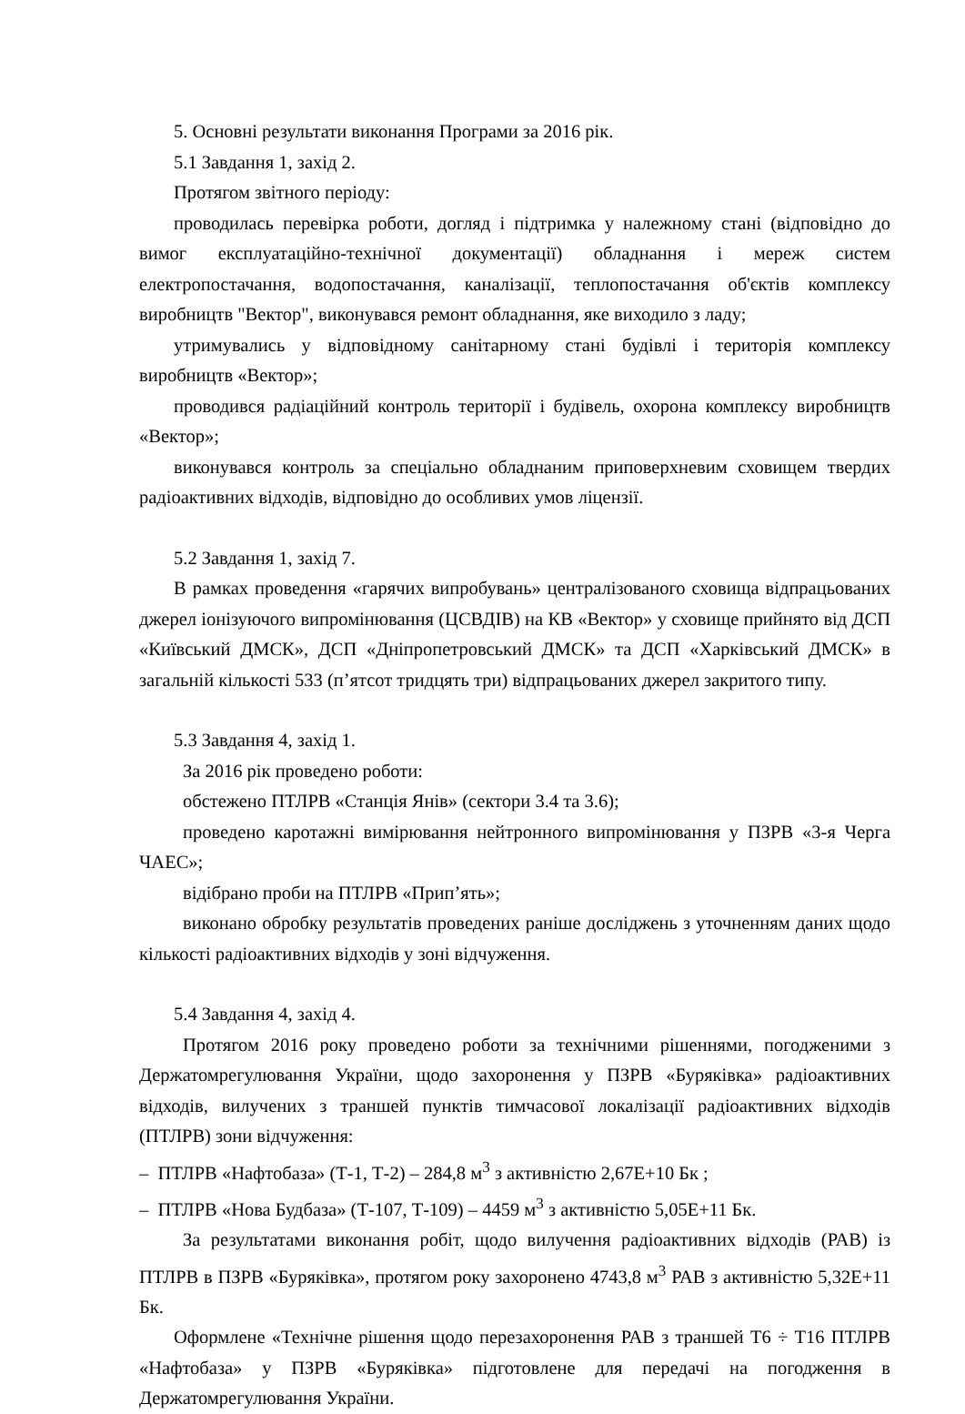5. Основні результати виконання Програми за 2016 рік.
5.1 Завдання 1, захід 2.
Протягом звітного періоду:
проводилась перевірка роботи, догляд і підтримка у належному стані (відповідно до вимог експлуатаційно-технічної документації) обладнання і мереж систем електропостачання, водопостачання, каналізації, теплопостачання об'єктів комплексу виробництв "Вектор", виконувався ремонт обладнання, яке виходило з ладу;
утримувались у відповідному санітарному стані будівлі і територія комплексу виробництв «Вектор»;
проводився радіаційний контроль території і будівель, охорона комплексу виробництв «Вектор»;
виконувався контроль за спеціально обладнаним приповерхневим сховищем твердих радіоактивних відходів, відповідно до особливих умов ліцензії.
5.2 Завдання 1, захід 7.
В рамках проведення «гарячих випробувань» централізованого сховища відпрацьованих джерел іонізуючого випромінювання (ЦСВДІВ) на КВ «Вектор» у сховище прийнято від ДСП «Київський ДМСК», ДСП «Дніпропетровський ДМСК» та ДСП «Харківський ДМСК» в загальній кількості 533 (п’ятсот тридцять три) відпрацьованих джерел закритого типу.
5.3 Завдання 4, захід 1.
За 2016 рік проведено роботи:
обстежено ПТЛРВ «Станція Янів» (сектори 3.4 та 3.6);
проведено каротажні вимірювання нейтронного випромінювання у ПЗРВ «3-я Черга ЧАЕС»;
відібрано проби на ПТЛРВ «Прип’ять»;
виконано обробку результатів проведених раніше досліджень з уточненням даних щодо кількості радіоактивних відходів у зоні відчуження.
5.4 Завдання 4, захід 4.
Протягом 2016 року проведено роботи за технічними рішеннями, погодженими з Держатомрегулювання України, щодо захоронення у ПЗРВ «Буряківка» радіоактивних відходів, вилучених з траншей пунктів тимчасової локалізації радіоактивних відходів (ПТЛРВ) зони відчуження:
– ПТЛРВ «Нафтобаза» (Т-1, Т-2) – 284,8 м<sup>3</sup> з активністю 2,67Е+10 Бк ;
– ПТЛРВ «Нова Будбаза» (Т-107, Т-109) – 4459 м<sup>3</sup> з активністю 5,05Е+11 Бк.
За результатами виконання робіт, щодо вилучення радіоактивних відходів (РАВ) із ПТЛРВ в ПЗРВ «Буряківка», протягом року захоронено 4743,8 м<sup>3</sup> РАВ з активністю 5,32Е+11 Бк.
Оформлене «Технічне рішення щодо перезахоронення РАВ з траншей Т6 ÷ Т16 ПТЛРВ «Нафтобаза» у ПЗРВ «Буряківка» підготовлене для передачі на погодження в Держатомрегулювання України.